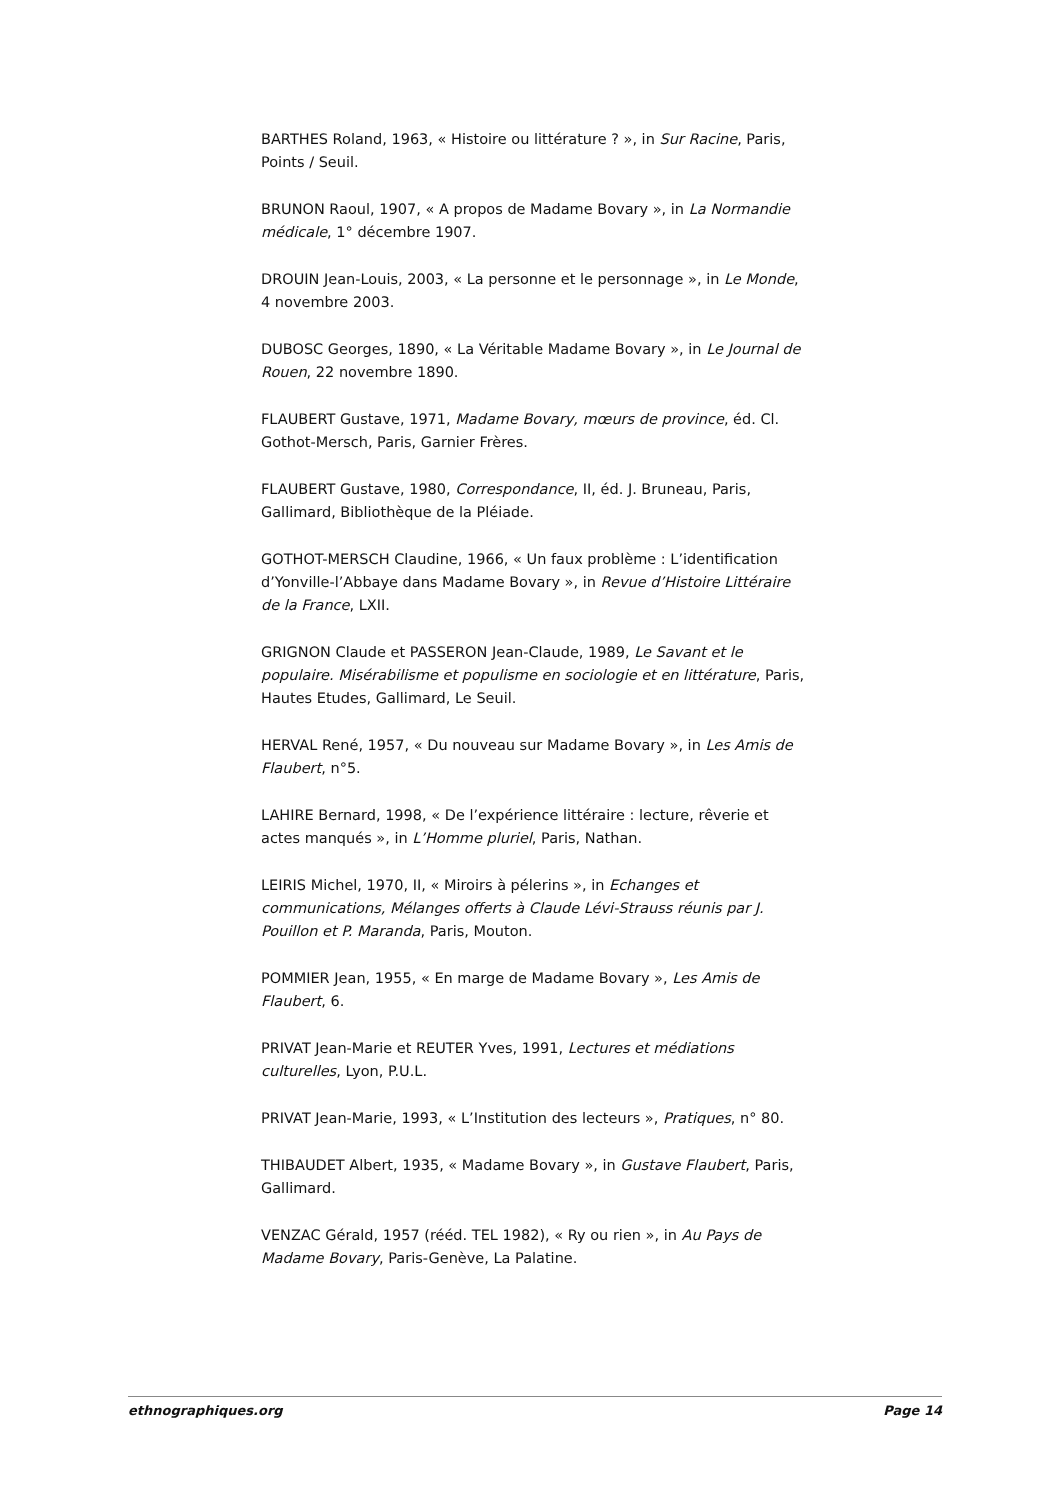BARTHES Roland, 1963, « Histoire ou littérature ? », in Sur Racine, Paris, Points / Seuil.
BRUNON Raoul, 1907, « A propos de Madame Bovary », in La Normandie médicale, 1° décembre 1907.
DROUIN Jean-Louis, 2003, « La personne et le personnage », in Le Monde, 4 novembre 2003.
DUBOSC Georges, 1890, « La Véritable Madame Bovary », in Le Journal de Rouen, 22 novembre 1890.
FLAUBERT Gustave, 1971, Madame Bovary, mœurs de province, éd. Cl. Gothot-Mersch, Paris, Garnier Frères.
FLAUBERT Gustave, 1980, Correspondance, II, éd. J. Bruneau, Paris, Gallimard, Bibliothèque de la Pléiade.
GOTHOT-MERSCH Claudine, 1966, « Un faux problème : L’identification d’Yonville-l’Abbaye dans Madame Bovary », in Revue d’Histoire Littéraire de la France, LXII.
GRIGNON Claude et PASSERON Jean-Claude, 1989, Le Savant et le populaire. Misérabilisme et populisme en sociologie et en littérature, Paris, Hautes Etudes, Gallimard, Le Seuil.
HERVAL René, 1957, « Du nouveau sur Madame Bovary », in Les Amis de Flaubert, n°5.
LAHIRE Bernard, 1998, « De l’expérience littéraire : lecture, rêverie et actes manqués », in L’Homme pluriel, Paris, Nathan.
LEIRIS Michel, 1970, II, « Miroirs à pélerins », in Echanges et communications, Mélanges offerts à Claude Lévi-Strauss réunis par J. Pouillon et P. Maranda, Paris, Mouton.
POMMIER Jean, 1955, « En marge de Madame Bovary », Les Amis de Flaubert, 6.
PRIVAT Jean-Marie et REUTER Yves, 1991, Lectures et médiations culturelles, Lyon, P.U.L.
PRIVAT Jean-Marie, 1993, « L’Institution des lecteurs », Pratiques, n° 80.
THIBAUDET Albert, 1935, « Madame Bovary », in Gustave Flaubert, Paris, Gallimard.
VENZAC Gérald, 1957 (rééd. TEL 1982), « Ry ou rien », in Au Pays de Madame Bovary, Paris-Genève, La Palatine.
ethnographiques.org Page 14